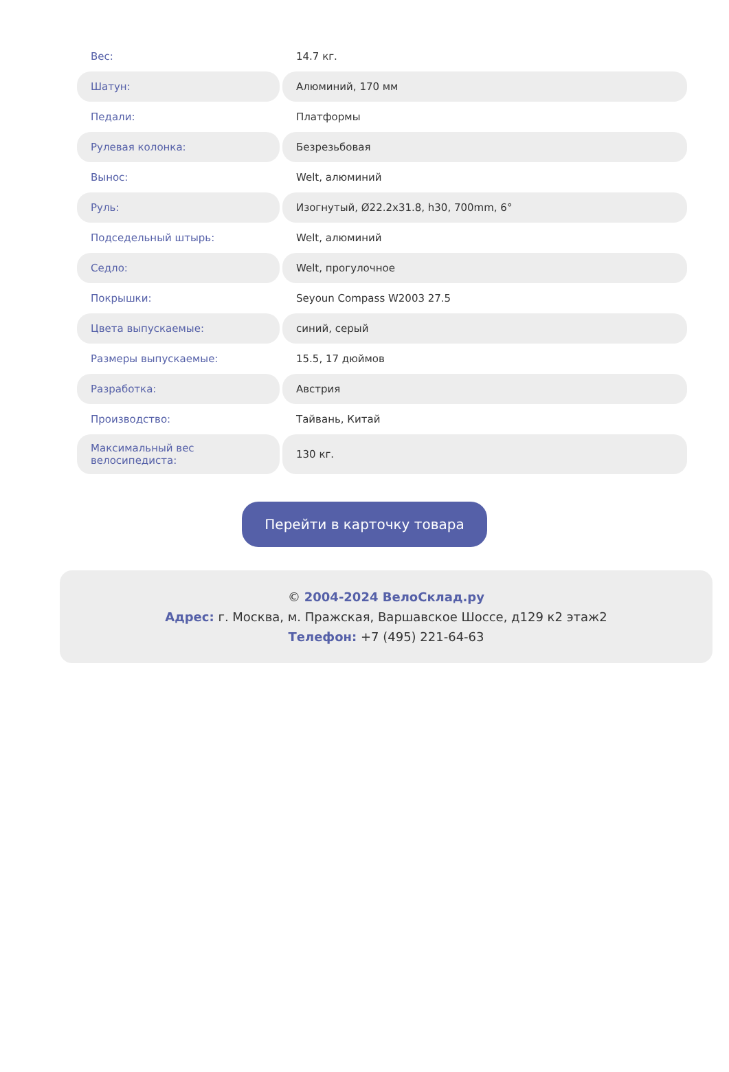| Вес: | 14.7 кг. |
| Шатун: | Алюминий, 170 мм |
| Педали: | Платформы |
| Рулевая колонка: | Безрезьбовая |
| Вынос: | Welt, алюминий |
| Руль: | Изогнутый, Ø22.2x31.8, h30, 700mm, 6° |
| Подседельный штырь: | Welt, алюминий |
| Седло: | Welt, прогулочное |
| Покрышки: | Seyoun Compass W2003 27.5 |
| Цвета выпускаемые: | синий, серый |
| Размеры выпускаемые: | 15.5, 17 дюймов |
| Разработка: | Австрия |
| Производство: | Тайвань, Китай |
| Максимальный вес велосипедиста: | 130 кг. |
Перейти в карточку товара
© 2004-2024 ВелоСклад.ру
Адрес: г. Москва, м. Пражская, Варшавское Шоссе, д129 к2 этаж2
Телефон: +7 (495) 221-64-63